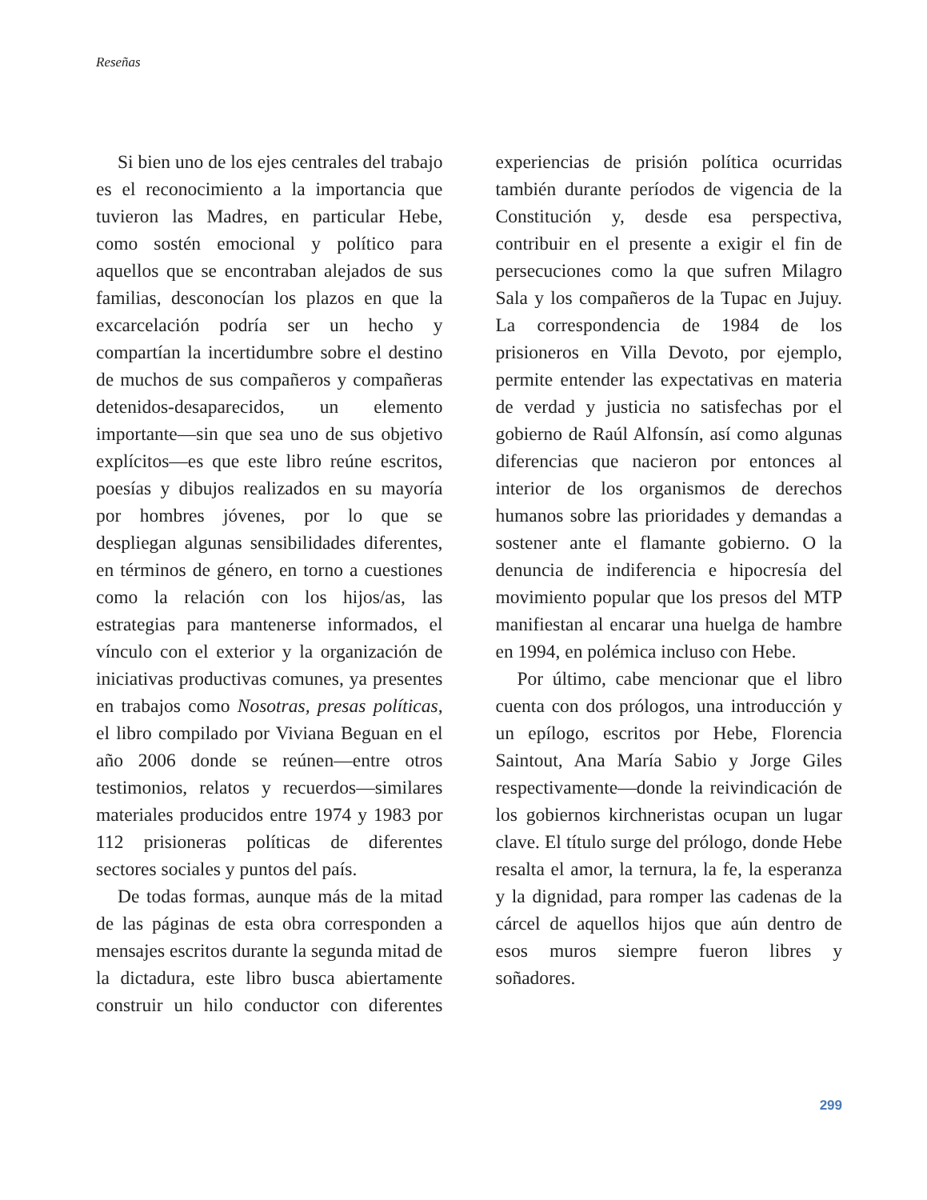Reseñas
Si bien uno de los ejes centrales del trabajo es el reconocimiento a la importancia que tuvieron las Madres, en particular Hebe, como sostén emocional y político para aquellos que se encontraban alejados de sus familias, desconocían los plazos en que la excarcelación podría ser un hecho y compartían la incertidumbre sobre el destino de muchos de sus compañeros y compañeras detenidos-desaparecidos, un elemento importante—sin que sea uno de sus objetivo explícitos—es que este libro reúne escritos, poesías y dibujos realizados en su mayoría por hombres jóvenes, por lo que se despliegan algunas sensibilidades diferentes, en términos de género, en torno a cuestiones como la relación con los hijos/as, las estrategias para mantenerse informados, el vínculo con el exterior y la organización de iniciativas productivas comunes, ya presentes en trabajos como Nosotras, presas políticas, el libro compilado por Viviana Beguan en el año 2006 donde se reúnen—entre otros testimonios, relatos y recuerdos—similares materiales producidos entre 1974 y 1983 por 112 prisioneras políticas de diferentes sectores sociales y puntos del país.
De todas formas, aunque más de la mitad de las páginas de esta obra corresponden a mensajes escritos durante la segunda mitad de la dictadura, este libro busca abiertamente construir un hilo conductor con diferentes experiencias de prisión política ocurridas también durante períodos de vigencia de la Constitución y, desde esa perspectiva, contribuir en el presente a exigir el fin de persecuciones como la que sufren Milagro Sala y los compañeros de la Tupac en Jujuy. La correspondencia de 1984 de los prisioneros en Villa Devoto, por ejemplo, permite entender las expectativas en materia de verdad y justicia no satisfechas por el gobierno de Raúl Alfonsín, así como algunas diferencias que nacieron por entonces al interior de los organismos de derechos humanos sobre las prioridades y demandas a sostener ante el flamante gobierno. O la denuncia de indiferencia e hipocresía del movimiento popular que los presos del MTP manifiestan al encarar una huelga de hambre en 1994, en polémica incluso con Hebe.
Por último, cabe mencionar que el libro cuenta con dos prólogos, una introducción y un epílogo, escritos por Hebe, Florencia Saintout, Ana María Sabio y Jorge Giles respectivamente—donde la reivindicación de los gobiernos kirchneristas ocupan un lugar clave. El título surge del prólogo, donde Hebe resalta el amor, la ternura, la fe, la esperanza y la dignidad, para romper las cadenas de la cárcel de aquellos hijos que aún dentro de esos muros siempre fueron libres y soñadores.
299